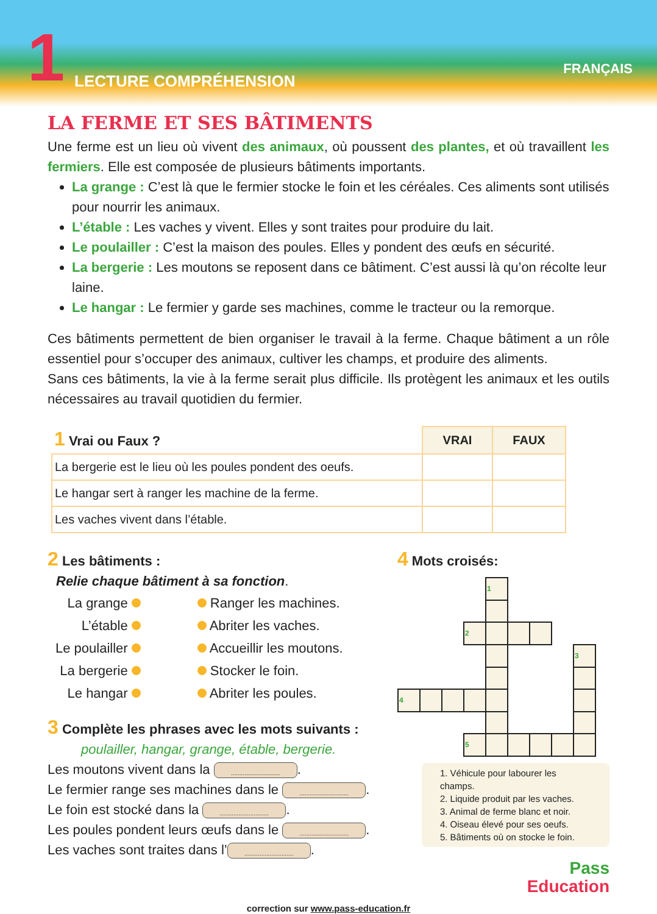1 LECTURE COMPRÉHENSION
FRANÇAIS
LA FERME ET SES BÂTIMENTS
Une ferme est un lieu où vivent des animaux, où poussent des plantes, et où travaillent les fermiers. Elle est composée de plusieurs bâtiments importants.
La grange : C’est là que le fermier stocke le foin et les céréales. Ces aliments sont utilisés pour nourrir les animaux.
L’étable : Les vaches y vivent. Elles y sont traites pour produire du lait.
Le poulailler : C’est la maison des poules. Elles y pondent des œufs en sécurité.
La bergerie : Les moutons se reposent dans ce bâtiment. C’est aussi là qu’on récolte leur laine.
Le hangar : Le fermier y garde ses machines, comme le tracteur ou la remorque.
Ces bâtiments permettent de bien organiser le travail à la ferme. Chaque bâtiment a un rôle essentiel pour s’occuper des animaux, cultiver les champs, et produire des aliments.
Sans ces bâtiments, la vie à la ferme serait plus difficile. Ils protègent les animaux et les outils nécessaires au travail quotidien du fermier.
| 1 Vrai ou Faux ? | VRAI | FAUX |
| --- | --- | --- |
| La bergerie est le lieu où les poules pondent des oeufs. | | |
| Le hangar sert à ranger les machine de la ferme. | | |
| Les vaches vivent dans l’étable. | | |
2 Les bâtiments :
Relie chaque bâtiment à sa fonction.
| La grange | Ranger les machines. |
| L’étable | Abriter les vaches. |
| Le poulailler | Accueillir les moutons. |
| La bergerie | Stocker le foin. |
| Le hangar | Abriter les poules. |
3 Complète les phrases avec les mots suivants :
poulailler, hangar, grange, étable, bergerie.
Les moutons vivent dans la ..............................
Le fermier range ses machines dans le ..............................
Le foin est stocké dans la ..............................
Les poules pondent leurs œufs dans le ..............................
Les vaches sont traites dans l’..............................
4 Mots croisés:
| | | | | 1 | | | | |
| | | | 2 | | | | | |
| | | | | | | | | 3 |
| 4 | | | | | | | | |
| | | | 5 | | | | | |
1. Véhicule pour labourer les champs.
2. Liquide produit par les vaches.
3. Animal de ferme blanc et noir.
4. Oiseau élevé pour ses oeufs.
5. Bâtiments où on stocke le foin.
Pass
Education
correction sur www.pass-education.fr